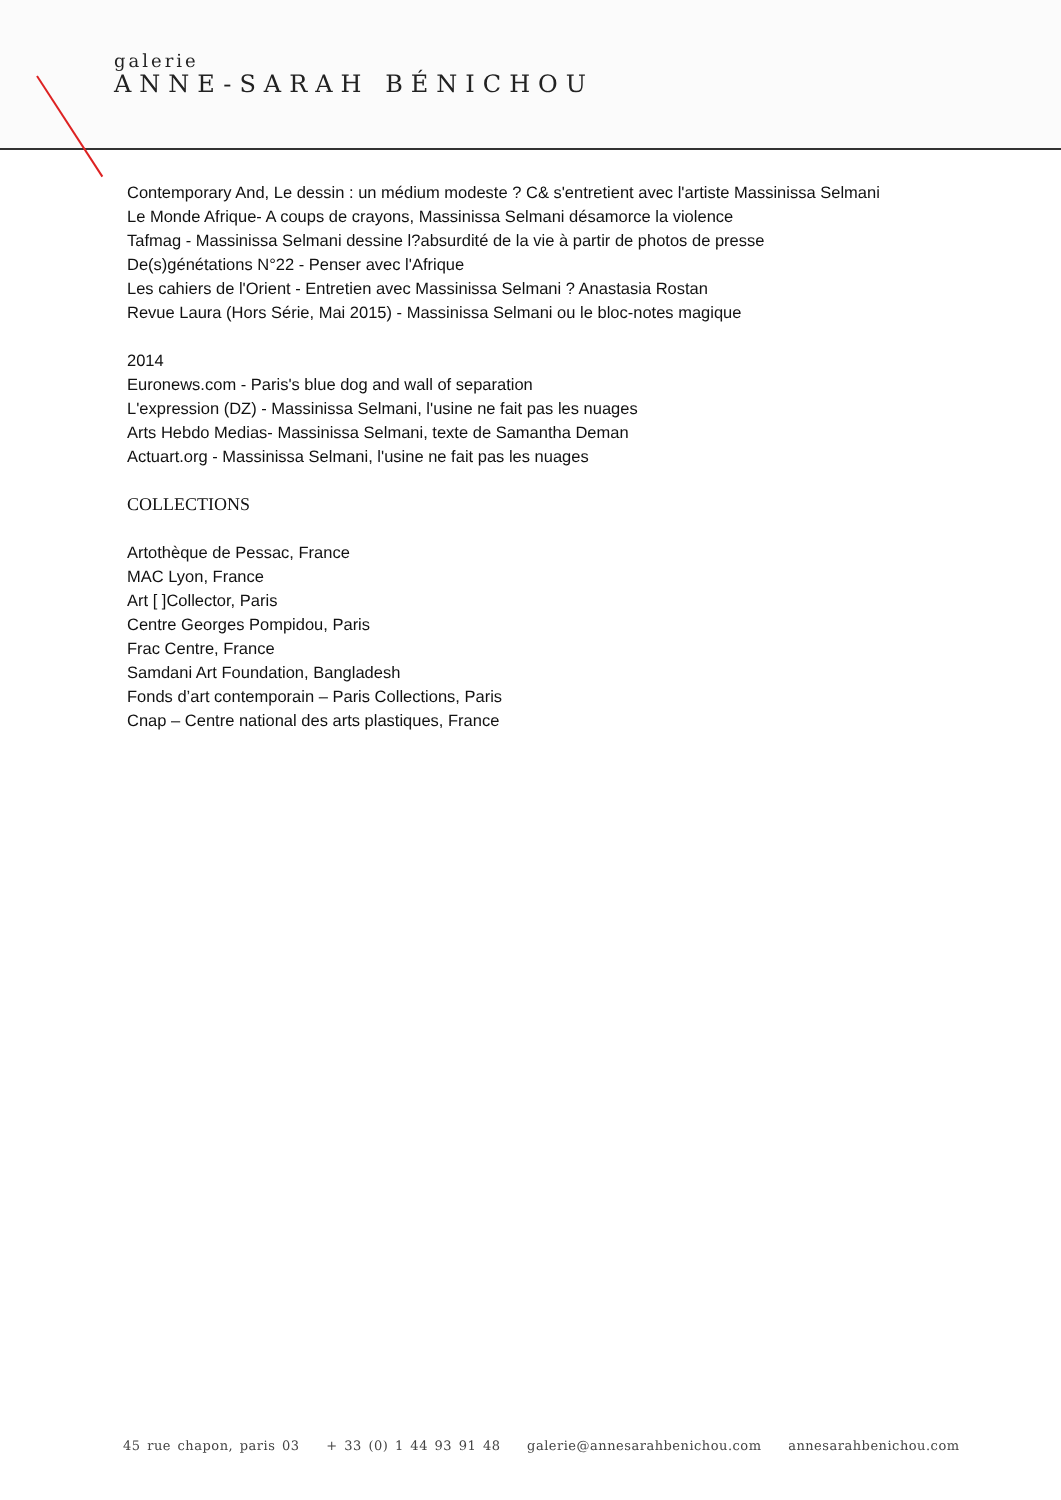galerie
ANNE-SARAH BÉNICHOU
Contemporary And, Le dessin : un médium modeste ? C& s'entretient avec l'artiste Massinissa Selmani
Le Monde Afrique- A coups de crayons, Massinissa Selmani désamorce la violence
Tafmag - Massinissa Selmani dessine l?absurdité de la vie à partir de photos de presse
De(s)génétations N°22 - Penser avec l'Afrique
Les cahiers de l'Orient - Entretien avec Massinissa Selmani ? Anastasia Rostan
Revue Laura (Hors Série, Mai 2015) - Massinissa Selmani ou le bloc-notes magique
2014
Euronews.com - Paris's blue dog and wall of separation
L'expression (DZ) - Massinissa Selmani, l'usine ne fait pas les nuages
Arts Hebdo Medias- Massinissa Selmani, texte de Samantha Deman
Actuart.org - Massinissa Selmani, l'usine ne fait pas les nuages
COLLECTIONS
Artothèque de Pessac, France
MAC Lyon, France
Art [ ]Collector, Paris
Centre Georges Pompidou, Paris
Frac Centre, France
Samdani Art Foundation, Bangladesh
Fonds d’art contemporain – Paris Collections, Paris
Cnap – Centre national des arts plastiques, France
45 rue chapon, paris 03 + 33 (0) 1 44 93 91 48 galerie@annesarahbenichou.com annesarahbenichou.com